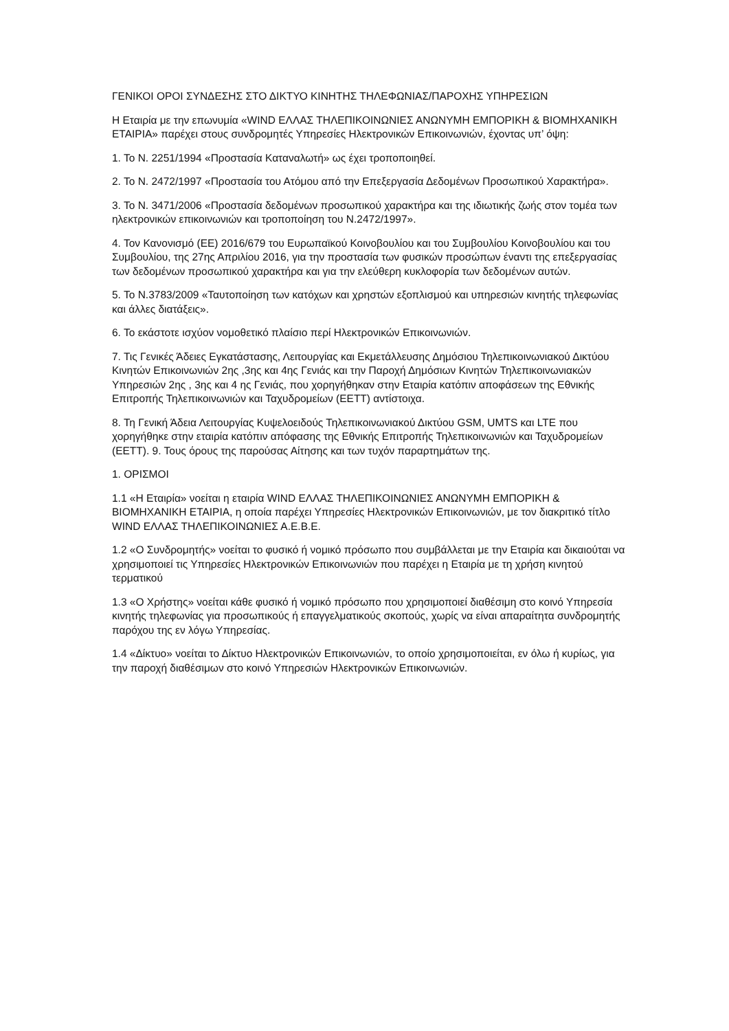ΓΕΝΙΚΟΙ ΟΡΟΙ ΣΥΝΔΕΣΗΣ ΣΤΟ ΔΙΚΤΥΟ ΚΙΝΗΤΗΣ ΤΗΛΕΦΩΝΙΑΣ/ΠΑΡΟΧΗΣ ΥΠΗΡΕΣΙΩΝ
Η Εταιρία με την επωνυμία «WIND ΕΛΛΑΣ ΤΗΛΕΠΙΚΟΙΝΩΝΙΕΣ ΑΝΩΝΥΜΗ ΕΜΠΟΡΙΚΗ & ΒΙΟΜΗΧΑΝΙΚΗ ΕΤΑΙΡΙΑ» παρέχει στους συνδρομητές Υπηρεσίες Ηλεκτρονικών Επικοινωνιών, έχοντας υπ’ όψη:
1. Το Ν. 2251/1994 «Προστασία Καταναλωτή» ως έχει τροποποιηθεί.
2. Το Ν. 2472/1997 «Προστασία του Ατόμου από την Επεξεργασία Δεδομένων Προσωπικού Χαρακτήρα».
3. Το Ν. 3471/2006 «Προστασία δεδομένων προσωπικού χαρακτήρα και της ιδιωτικής ζωής στον τομέα των ηλεκτρονικών επικοινωνιών και τροποποίηση του Ν.2472/1997».
4. Τον Κανονισμό (ΕΕ) 2016/679 του Ευρωπαϊκού Κοινοβουλίου και του Συμβουλίου Κοινοβουλίου και του Συμβουλίου, της 27ης Απριλίου 2016, για την προστασία των φυσικών προσώπων έναντι της επεξεργασίας των δεδομένων προσωπικού χαρακτήρα και για την ελεύθερη κυκλοφορία των δεδομένων αυτών.
5. Το Ν.3783/2009 «Ταυτοποίηση των κατόχων και χρηστών εξοπλισμού και υπηρεσιών κινητής τηλεφωνίας και άλλες διατάξεις».
6. Το εκάστοτε ισχύον νομοθετικό πλαίσιο περί Ηλεκτρονικών Επικοινωνιών.
7. Τις Γενικές Άδειες Εγκατάστασης, Λειτουργίας και Εκμετάλλευσης Δημόσιου Τηλεπικοινωνιακού Δικτύου Κινητών Επικοινωνιών 2ης ,3ης και 4ης Γενιάς και την Παροχή Δημόσιων Κινητών Τηλεπικοινωνιακών Υπηρεσιών 2ης , 3ης και 4 ης Γενιάς, που χορηγήθηκαν στην Εταιρία κατόπιν αποφάσεων της Εθνικής Επιτροπής Τηλεπικοινωνιών και Ταχυδρομείων (ΕΕΤΤ) αντίστοιχα.
8. Τη Γενική Άδεια Λειτουργίας Κυψελοειδούς Τηλεπικοινωνιακού Δικτύου GSM, UMTS και LTE που χορηγήθηκε στην εταιρία κατόπιν απόφασης της Εθνικής Επιτροπής Τηλεπικοινωνιών και Ταχυδρομείων (ΕΕΤΤ). 9. Τους όρους της παρούσας Αίτησης και των τυχόν παραρτημάτων της.
1. ΟΡΙΣΜΟΙ
1.1 «Η Εταιρία» νοείται η εταιρία WIND ΕΛΛΑΣ ΤΗΛΕΠΙΚΟΙΝΩΝΙΕΣ ΑΝΩΝΥΜΗ ΕΜΠΟΡΙΚΗ & ΒΙΟΜΗΧΑΝΙΚΗ ΕΤΑΙΡΙΑ, η οποία παρέχει Υπηρεσίες Ηλεκτρονικών Επικοινωνιών, με τον διακριτικό τίτλο WIND ΕΛΛΑΣ ΤΗΛΕΠΙΚΟΙΝΩΝΙΕΣ Α.Ε.Β.Ε.
1.2 «Ο Συνδρομητής» νοείται το φυσικό ή νομικό πρόσωπο που συμβάλλεται με την Εταιρία και δικαιούται να χρησιμοποιεί τις Υπηρεσίες Ηλεκτρονικών Επικοινωνιών που παρέχει η Εταιρία με τη χρήση κινητού τερματικού
1.3 «Ο Χρήστης» νοείται κάθε φυσικό ή νομικό πρόσωπο που χρησιμοποιεί διαθέσιμη στο κοινό Υπηρεσία κινητής τηλεφωνίας για προσωπικούς ή επαγγελματικούς σκοπούς, χωρίς να είναι απαραίτητα συνδρομητής παρόχου της εν λόγω Υπηρεσίας.
1.4 «Δίκτυο» νοείται το Δίκτυο Ηλεκτρονικών Επικοινωνιών, το οποίο χρησιμοποιείται, εν όλω ή κυρίως, για την παροχή διαθέσιμων στο κοινό Υπηρεσιών Ηλεκτρονικών Επικοινωνιών.